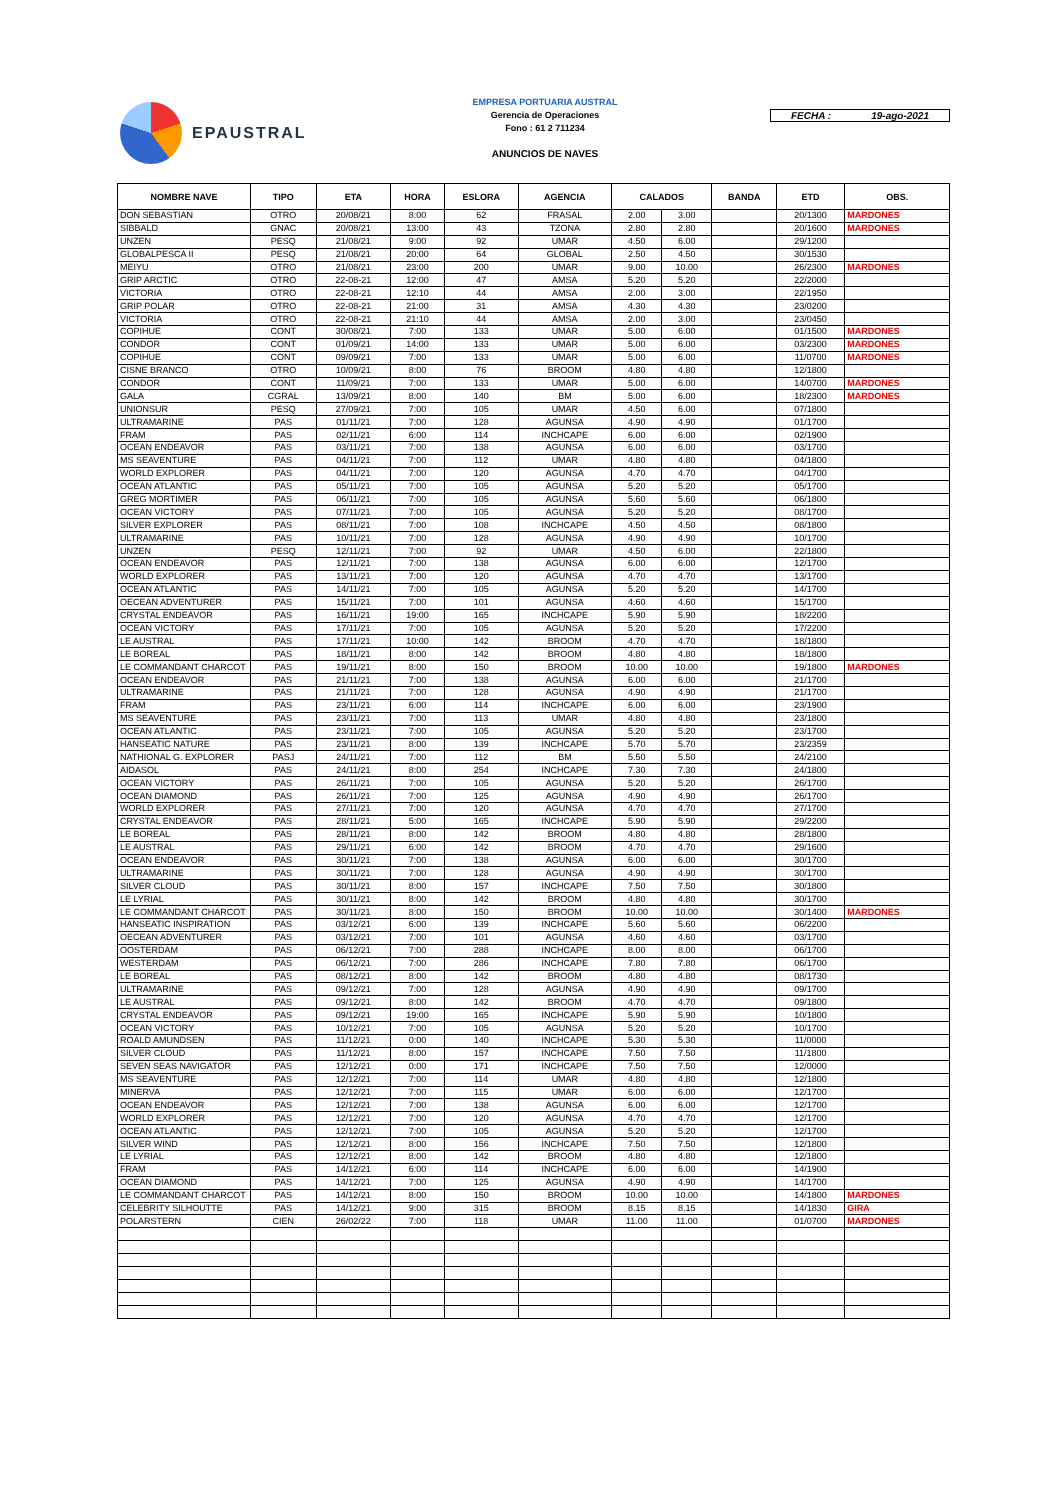EPAUSTRAL
EMPRESA PORTUARIA AUSTRAL
Gerencia de Operaciones
Fono : 61 2 711234
ANUNCIOS DE NAVES
FECHA : 19-ago-2021
| NOMBRE NAVE | TIPO | ETA | HORA | ESLORA | AGENCIA | CALADOS | | BANDA | ETD | OBS. |
| --- | --- | --- | --- | --- | --- | --- | --- | --- | --- | --- |
| DON SEBASTIAN | OTRO | 20/08/21 | 8:00 | 62 | FRASAL | 2.00 | 3.00 | | 20/1300 | MARDONES |
| SIBBALD | GNAC | 20/08/21 | 13:00 | 43 | TZONA | 2.80 | 2.80 | | 20/1600 | MARDONES |
| UNZEN | PESQ | 21/08/21 | 9:00 | 92 | UMAR | 4.50 | 6.00 | | 29/1200 | |
| GLOBALPESCA II | PESQ | 21/08/21 | 20:00 | 64 | GLOBAL | 2.50 | 4.50 | | 30/1530 | |
| MEIYU | OTRO | 21/08/21 | 23:00 | 200 | UMAR | 9.00 | 10.00 | | 26/2300 | MARDONES |
| GRIP ARCTIC | OTRO | 22-08-21 | 12:00 | 47 | AMSA | 5.20 | 5.20 | | 22/2000 | |
| VICTORIA | OTRO | 22-08-21 | 12:10 | 44 | AMSA | 2.00 | 3.00 | | 22/1950 | |
| GRIP POLAR | OTRO | 22-08-21 | 21:00 | 31 | AMSA | 4.30 | 4.30 | | 23/0200 | |
| VICTORIA | OTRO | 22-08-21 | 21:10 | 44 | AMSA | 2.00 | 3.00 | | 23/0450 | |
| COPIHUE | CONT | 30/08/21 | 7:00 | 133 | UMAR | 5.00 | 6.00 | | 01/1500 | MARDONES |
| CONDOR | CONT | 01/09/21 | 14:00 | 133 | UMAR | 5.00 | 6.00 | | 03/2300 | MARDONES |
| COPIHUE | CONT | 09/09/21 | 7:00 | 133 | UMAR | 5.00 | 6.00 | | 11/0700 | MARDONES |
| CISNE BRANCO | OTRO | 10/09/21 | 8:00 | 76 | BROOM | 4.80 | 4.80 | | 12/1800 | |
| CONDOR | CONT | 11/09/21 | 7:00 | 133 | UMAR | 5.00 | 6.00 | | 14/0700 | MARDONES |
| GALA | CGRAL | 13/09/21 | 8:00 | 140 | BM | 5.00 | 6.00 | | 18/2300 | MARDONES |
| UNIONSUR | PESQ | 27/09/21 | 7:00 | 105 | UMAR | 4.50 | 6.00 | | 07/1800 | |
| ULTRAMARINE | PAS | 01/11/21 | 7:00 | 128 | AGUNSA | 4.90 | 4.90 | | 01/1700 | |
| FRAM | PAS | 02/11/21 | 6:00 | 114 | INCHCAPE | 6.00 | 6.00 | | 02/1900 | |
| OCEAN ENDEAVOR | PAS | 03/11/21 | 7:00 | 138 | AGUNSA | 6.00 | 6.00 | | 03/1700 | |
| MS SEAVENTURE | PAS | 04/11/21 | 7:00 | 112 | UMAR | 4.80 | 4.80 | | 04/1800 | |
| WORLD EXPLORER | PAS | 04/11/21 | 7:00 | 120 | AGUNSA | 4.70 | 4.70 | | 04/1700 | |
| OCEAN ATLANTIC | PAS | 05/11/21 | 7:00 | 105 | AGUNSA | 5.20 | 5.20 | | 05/1700 | |
| GREG MORTIMER | PAS | 06/11/21 | 7:00 | 105 | AGUNSA | 5.60 | 5.60 | | 06/1800 | |
| OCEAN VICTORY | PAS | 07/11/21 | 7:00 | 105 | AGUNSA | 5.20 | 5.20 | | 08/1700 | |
| SILVER EXPLORER | PAS | 08/11/21 | 7:00 | 108 | INCHCAPE | 4.50 | 4.50 | | 08/1800 | |
| ULTRAMARINE | PAS | 10/11/21 | 7:00 | 128 | AGUNSA | 4.90 | 4.90 | | 10/1700 | |
| UNZEN | PESQ | 12/11/21 | 7:00 | 92 | UMAR | 4.50 | 6.00 | | 22/1800 | |
| OCEAN ENDEAVOR | PAS | 12/11/21 | 7:00 | 138 | AGUNSA | 6.00 | 6.00 | | 12/1700 | |
| WORLD EXPLORER | PAS | 13/11/21 | 7:00 | 120 | AGUNSA | 4.70 | 4.70 | | 13/1700 | |
| OCEAN ATLANTIC | PAS | 14/11/21 | 7:00 | 105 | AGUNSA | 5.20 | 5.20 | | 14/1700 | |
| OECEAN ADVENTURER | PAS | 15/11/21 | 7:00 | 101 | AGUNSA | 4.60 | 4.60 | | 15/1700 | |
| CRYSTAL ENDEAVOR | PAS | 16/11/21 | 19:00 | 165 | INCHCAPE | 5.90 | 5.90 | | 18/2200 | |
| OCEAN VICTORY | PAS | 17/11/21 | 7:00 | 105 | AGUNSA | 5.20 | 5.20 | | 17/2200 | |
| LE AUSTRAL | PAS | 17/11/21 | 10:00 | 142 | BROOM | 4.70 | 4.70 | | 18/1800 | |
| LE BOREAL | PAS | 18/11/21 | 8:00 | 142 | BROOM | 4.80 | 4.80 | | 18/1800 | |
| LE COMMANDANT CHARCOT | PAS | 19/11/21 | 8:00 | 150 | BROOM | 10.00 | 10.00 | | 19/1800 | MARDONES |
| OCEAN ENDEAVOR | PAS | 21/11/21 | 7:00 | 138 | AGUNSA | 6.00 | 6.00 | | 21/1700 | |
| ULTRAMARINE | PAS | 21/11/21 | 7:00 | 128 | AGUNSA | 4.90 | 4.90 | | 21/1700 | |
| FRAM | PAS | 23/11/21 | 6:00 | 114 | INCHCAPE | 6.00 | 6.00 | | 23/1900 | |
| MS SEAVENTURE | PAS | 23/11/21 | 7:00 | 113 | UMAR | 4.80 | 4.80 | | 23/1800 | |
| OCEAN ATLANTIC | PAS | 23/11/21 | 7:00 | 105 | AGUNSA | 5.20 | 5.20 | | 23/1700 | |
| HANSEATIC NATURE | PAS | 23/11/21 | 8:00 | 139 | INCHCAPE | 5.70 | 5.70 | | 23/2359 | |
| NATHIONAL G. EXPLORER | PASJ | 24/11/21 | 7:00 | 112 | BM | 5.50 | 5.50 | | 24/2100 | |
| AIDASOL | PAS | 24/11/21 | 8:00 | 254 | INCHCAPE | 7.30 | 7.30 | | 24/1800 | |
| OCEAN VICTORY | PAS | 26/11/21 | 7:00 | 105 | AGUNSA | 5.20 | 5.20 | | 26/1700 | |
| OCEAN DIAMOND | PAS | 26/11/21 | 7:00 | 125 | AGUNSA | 4.90 | 4.90 | | 26/1700 | |
| WORLD EXPLORER | PAS | 27/11/21 | 7:00 | 120 | AGUNSA | 4.70 | 4.70 | | 27/1700 | |
| CRYSTAL ENDEAVOR | PAS | 28/11/21 | 5:00 | 165 | INCHCAPE | 5.90 | 5.90 | | 29/2200 | |
| LE BOREAL | PAS | 28/11/21 | 8:00 | 142 | BROOM | 4.80 | 4.80 | | 28/1800 | |
| LE AUSTRAL | PAS | 29/11/21 | 6:00 | 142 | BROOM | 4.70 | 4.70 | | 29/1600 | |
| OCEAN ENDEAVOR | PAS | 30/11/21 | 7:00 | 138 | AGUNSA | 6.00 | 6.00 | | 30/1700 | |
| ULTRAMARINE | PAS | 30/11/21 | 7:00 | 128 | AGUNSA | 4.90 | 4.90 | | 30/1700 | |
| SILVER CLOUD | PAS | 30/11/21 | 8:00 | 157 | INCHCAPE | 7.50 | 7.50 | | 30/1800 | |
| LE LYRIAL | PAS | 30/11/21 | 8:00 | 142 | BROOM | 4.80 | 4.80 | | 30/1700 | |
| LE COMMANDANT CHARCOT | PAS | 30/11/21 | 8:00 | 150 | BROOM | 10.00 | 10.00 | | 30/1400 | MARDONES |
| HANSEATIC INSPIRATION | PAS | 03/12/21 | 6:00 | 139 | INCHCAPE | 5.60 | 5.60 | | 06/2200 | |
| OECEAN ADVENTURER | PAS | 03/12/21 | 7:00 | 101 | AGUNSA | 4.60 | 4.60 | | 03/1700 | |
| OOSTERDAM | PAS | 06/12/21 | 7:00 | 288 | INCHCAPE | 8.00 | 8.00 | | 06/1700 | |
| WESTERDAM | PAS | 06/12/21 | 7:00 | 286 | INCHCAPE | 7.80 | 7.80 | | 06/1700 | |
| LE BOREAL | PAS | 08/12/21 | 8:00 | 142 | BROOM | 4.80 | 4.80 | | 08/1730 | |
| ULTRAMARINE | PAS | 09/12/21 | 7:00 | 128 | AGUNSA | 4.90 | 4.90 | | 09/1700 | |
| LE AUSTRAL | PAS | 09/12/21 | 8:00 | 142 | BROOM | 4.70 | 4.70 | | 09/1800 | |
| CRYSTAL ENDEAVOR | PAS | 09/12/21 | 19:00 | 165 | INCHCAPE | 5.90 | 5.90 | | 10/1800 | |
| OCEAN VICTORY | PAS | 10/12/21 | 7:00 | 105 | AGUNSA | 5.20 | 5.20 | | 10/1700 | |
| ROALD AMUNDSEN | PAS | 11/12/21 | 0:00 | 140 | INCHCAPE | 5.30 | 5.30 | | 11/0000 | |
| SILVER CLOUD | PAS | 11/12/21 | 8:00 | 157 | INCHCAPE | 7.50 | 7.50 | | 11/1800 | |
| SEVEN SEAS NAVIGATOR | PAS | 12/12/21 | 0:00 | 171 | INCHCAPE | 7.50 | 7.50 | | 12/0000 | |
| MS SEAVENTURE | PAS | 12/12/21 | 7:00 | 114 | UMAR | 4.80 | 4.80 | | 12/1800 | |
| MINERVA | PAS | 12/12/21 | 7:00 | 115 | UMAR | 6.00 | 6.00 | | 12/1700 | |
| OCEAN ENDEAVOR | PAS | 12/12/21 | 7:00 | 138 | AGUNSA | 6.00 | 6.00 | | 12/1700 | |
| WORLD EXPLORER | PAS | 12/12/21 | 7:00 | 120 | AGUNSA | 4.70 | 4.70 | | 12/1700 | |
| OCEAN ATLANTIC | PAS | 12/12/21 | 7:00 | 105 | AGUNSA | 5.20 | 5.20 | | 12/1700 | |
| SILVER WIND | PAS | 12/12/21 | 8:00 | 156 | INCHCAPE | 7.50 | 7.50 | | 12/1800 | |
| LE LYRIAL | PAS | 12/12/21 | 8:00 | 142 | BROOM | 4.80 | 4.80 | | 12/1800 | |
| FRAM | PAS | 14/12/21 | 6:00 | 114 | INCHCAPE | 6.00 | 6.00 | | 14/1900 | |
| OCEAN DIAMOND | PAS | 14/12/21 | 7:00 | 125 | AGUNSA | 4.90 | 4.90 | | 14/1700 | |
| LE COMMANDANT CHARCOT | PAS | 14/12/21 | 8:00 | 150 | BROOM | 10.00 | 10.00 | | 14/1800 | MARDONES |
| CELEBRITY SILHOUTTE | PAS | 14/12/21 | 9:00 | 315 | BROOM | 8.15 | 8.15 | | 14/1830 | GIRA |
| POLARSTERN | CIEN | 26/02/22 | 7:00 | 118 | UMAR | 11.00 | 11.00 | | 01/0700 | MARDONES |